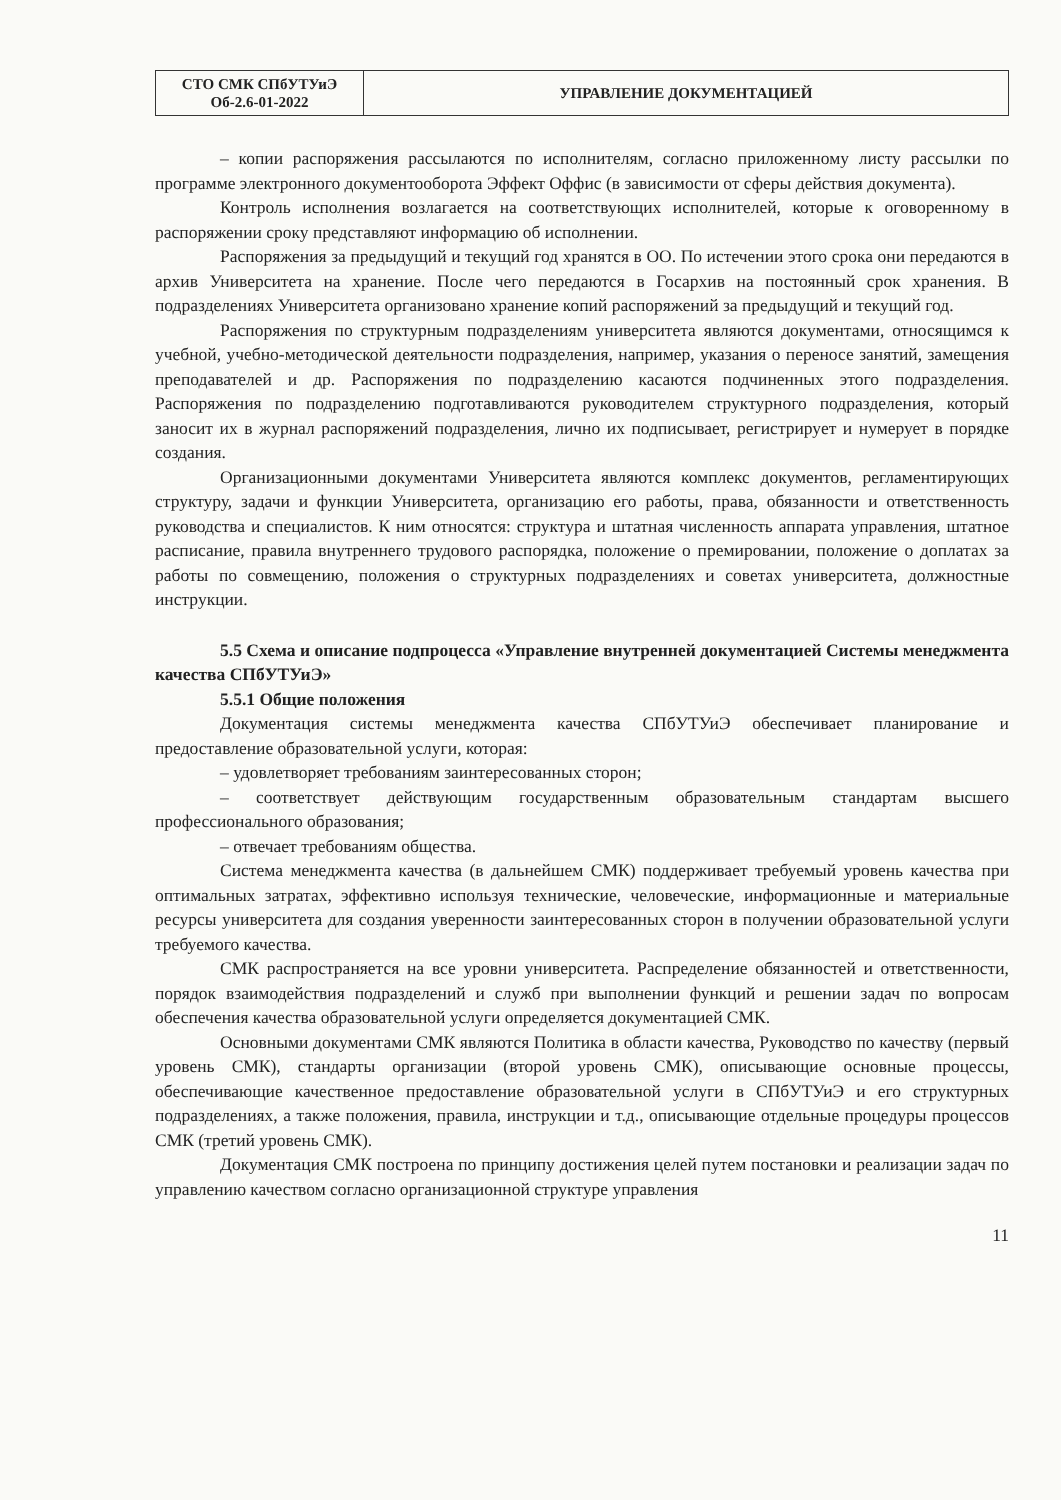| СТО СМК СПбУТУиЭ Об-2.6-01-2022 | УПРАВЛЕНИЕ ДОКУМЕНТАЦИЕЙ |
– копии распоряжения рассылаются по исполнителям, согласно приложенному листу рассылки по программе электронного документооборота Эффект Оффис (в зависимости от сферы действия документа).
Контроль исполнения возлагается на соответствующих исполнителей, которые к оговоренному в распоряжении сроку представляют информацию об исполнении.
Распоряжения за предыдущий и текущий год хранятся в ОО. По истечении этого срока они передаются в архив Университета на хранение. После чего передаются в Госархив на постоянный срок хранения. В подразделениях Университета организовано хранение копий распоряжений за предыдущий и текущий год.
Распоряжения по структурным подразделениям университета являются документами, относящимся к учебной, учебно-методической деятельности подразделения, например, указания о переносе занятий, замещения преподавателей и др. Распоряжения по подразделению касаются подчиненных этого подразделения. Распоряжения по подразделению подготавливаются руководителем структурного подразделения, который заносит их в журнал распоряжений подразделения, лично их подписывает, регистрирует и нумерует в порядке создания.
Организационными документами Университета являются комплекс документов, регламентирующих структуру, задачи и функции Университета, организацию его работы, права, обязанности и ответственность руководства и специалистов. К ним относятся: структура и штатная численность аппарата управления, штатное расписание, правила внутреннего трудового распорядка, положение о премировании, положение о доплатах за работы по совмещению, положения о структурных подразделениях и советах университета, должностные инструкции.
5.5 Схема и описание подпроцесса «Управление внутренней документацией Системы менеджмента качества СПбУТУиЭ»
5.5.1 Общие положения
Документация системы менеджмента качества СПбУТУиЭ обеспечивает планирование и предоставление образовательной услуги, которая:
– удовлетворяет требованиям заинтересованных сторон;
– соответствует действующим государственным образовательным стандартам высшего профессионального образования;
– отвечает требованиям общества.
Система менеджмента качества (в дальнейшем СМК) поддерживает требуемый уровень качества при оптимальных затратах, эффективно используя технические, человеческие, информационные и материальные ресурсы университета для создания уверенности заинтересованных сторон в получении образовательной услуги требуемого качества.
СМК распространяется на все уровни университета. Распределение обязанностей и ответственности, порядок взаимодействия подразделений и служб при выполнении функций и решении задач по вопросам обеспечения качества образовательной услуги определяется документацией СМК.
Основными документами СМК являются Политика в области качества, Руководство по качеству (первый уровень СМК), стандарты организации (второй уровень СМК), описывающие основные процессы, обеспечивающие качественное предоставление образовательной услуги в СПбУТУиЭ и его структурных подразделениях, а также положения, правила, инструкции и т.д., описывающие отдельные процедуры процессов СМК (третий уровень СМК).
Документация СМК построена по принципу достижения целей путем постановки и реализации задач по управлению качеством согласно организационной структуре управления
11